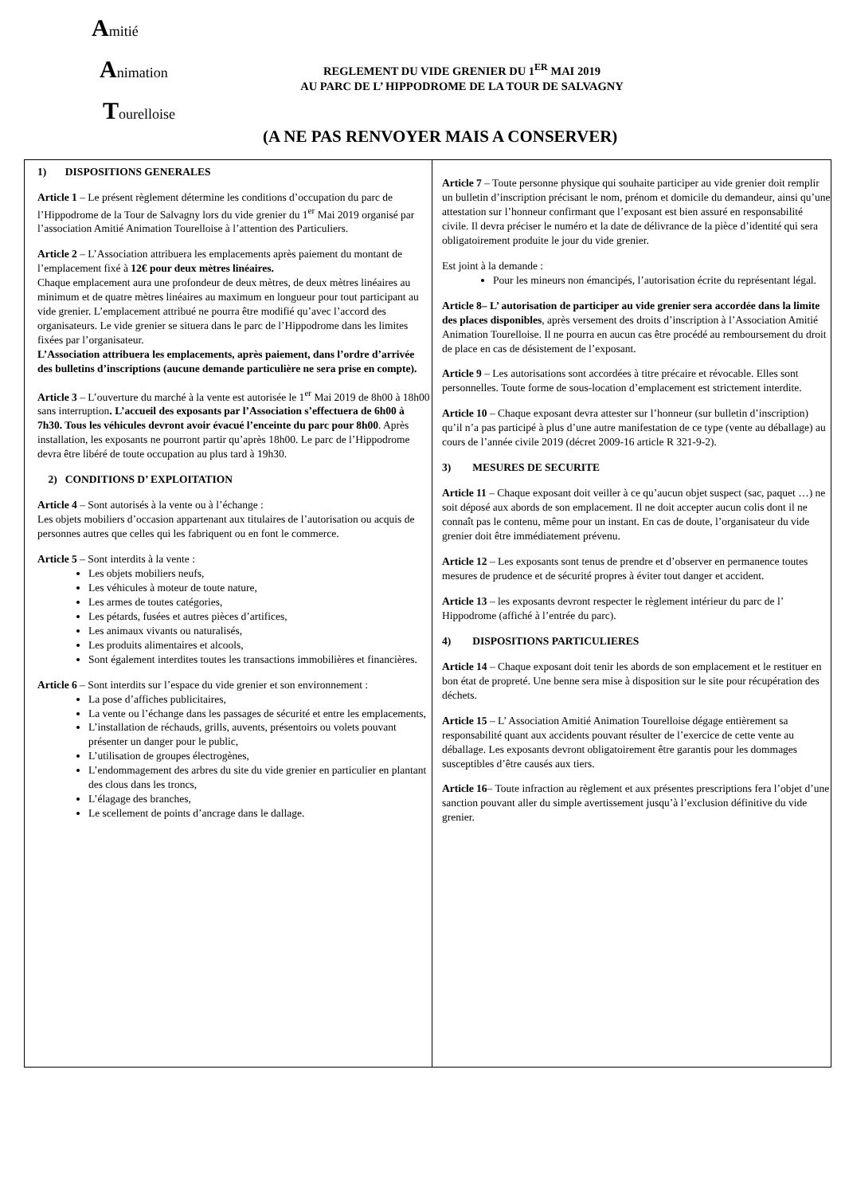Amitié
Animation
Tourelloise
REGLEMENT DU VIDE GRENIER DU 1<sup>ER</sup> MAI 2019
AU PARC DE L’ HIPPODROME DE LA TOUR DE SALVAGNY
(A NE PAS RENVOYER MAIS A CONSERVER)
1) DISPOSITIONS GENERALES
Article 1 – Le présent règlement détermine les conditions d’occupation du parc de l’Hippodrome de la Tour de Salvagny lors du vide grenier du 1<sup>er</sup> Mai 2019 organisé par l’association Amitié Animation Tourelloise à l’attention des Particuliers.
Article 2 – L’Association attribuera les emplacements après paiement du montant de l’emplacement fixé à 12€ pour deux mètres linéaires.
Chaque emplacement aura une profondeur de deux mètres, de deux mètres linéaires au minimum et de quatre mètres linéaires au maximum en longueur pour tout participant au vide grenier. L’emplacement attribué ne pourra être modifié qu’avec l’accord des organisateurs. Le vide grenier se situera dans le parc de l’Hippodrome dans les limites fixées par l’organisateur.
L’Association attribuera les emplacements, après paiement, dans l’ordre d’arrivée des bulletins d’inscriptions (aucune demande particulière ne sera prise en compte).
Article 3 – L’ouverture du marché à la vente est autorisée le 1<sup>er</sup> Mai 2019 de 8h00 à 18h00 sans interruption. L’accueil des exposants par l’Association s’effectuera de 6h00 à 7h30. Tous les véhicules devront avoir évacué l’enceinte du parc pour 8h00. Après installation, les exposants ne pourront partir qu’après 18h00. Le parc de l’Hippodrome devra être libéré de toute occupation au plus tard à 19h30.
2) CONDITIONS D’ EXPLOITATION
Article 4 – Sont autorisés à la vente ou à l’échange :
Les objets mobiliers d’occasion appartenant aux titulaires de l’autorisation ou acquis de personnes autres que celles qui les fabriquent ou en font le commerce.
Article 5 – Sont interdits à la vente :
Les objets mobiliers neufs,
Les véhicules à moteur de toute nature,
Les armes de toutes catégories,
Les pétards, fusées et autres pièces d’artifices,
Les animaux vivants ou naturalisés,
Les produits alimentaires et alcools,
Sont également interdites toutes les transactions immobilières et financières.
Article 6 – Sont interdits sur l’espace du vide grenier et son environnement :
La pose d’affiches publicitaires,
La vente ou l’échange dans les passages de sécurité et entre les emplacements,
L’installation de réchauds, grills, auvents, présentoirs ou volets pouvant présenter un danger pour le public,
L’utilisation de groupes électrogènes,
L’endommagement des arbres du site du vide grenier en particulier en plantant des clous dans les troncs,
L’élagage des branches,
Le scellement de points d’ancrage dans le dallage.
Article 7 – Toute personne physique qui souhaite participer au vide grenier doit remplir un bulletin d’inscription précisant le nom, prénom et domicile du demandeur, ainsi qu’une attestation sur l’honneur confirmant que l’exposant est bien assuré en responsabilité civile. Il devra préciser le numéro et la date de délivrance de la pièce d’identité qui sera obligatoirement produite le jour du vide grenier.
Est joint à la demande :
Pour les mineurs non émancipés, l’autorisation écrite du représentant légal.
Article 8– L’ autorisation de participer au vide grenier sera accordée dans la limite des places disponibles, après versement des droits d’inscription à l’Association Amitié Animation Tourelloise. Il ne pourra en aucun cas être procédé au remboursement du droit de place en cas de désistement de l’exposant.
Article 9 – Les autorisations sont accordées à titre précaire et révocable. Elles sont personnelles. Toute forme de sous-location d’emplacement est strictement interdite.
Article 10 – Chaque exposant devra attester sur l’honneur (sur bulletin d’inscription) qu’il n’a pas participé à plus d’une autre manifestation de ce type (vente au déballage) au cours de l’année civile 2019 (décret 2009-16 article R 321-9-2).
3) MESURES DE SECURITE
Article 11 – Chaque exposant doit veiller à ce qu’aucun objet suspect (sac, paquet …) ne soit déposé aux abords de son emplacement. Il ne doit accepter aucun colis dont il ne connaît pas le contenu, même pour un instant. En cas de doute, l’organisateur du vide grenier doit être immédiatement prévenu.
Article 12 – Les exposants sont tenus de prendre et d’observer en permanence toutes mesures de prudence et de sécurité propres à éviter tout danger et accident.
Article 13 – les exposants devront respecter le règlement intérieur du parc de l’ Hippodrome (affiché à l’entrée du parc).
4) DISPOSITIONS PARTICULIERES
Article 14 – Chaque exposant doit tenir les abords de son emplacement et le restituer en bon état de propreté. Une benne sera mise à disposition sur le site pour récupération des déchets.
Article 15 – L’ Association Amitié Animation Tourelloise dégage entièrement sa responsabilité quant aux accidents pouvant résulter de l’exercice de cette vente au déballage. Les exposants devront obligatoirement être garantis pour les dommages susceptibles d’être causés aux tiers.
Article 16– Toute infraction au règlement et aux présentes prescriptions fera l’objet d’une sanction pouvant aller du simple avertissement jusqu’à l’exclusion définitive du vide grenier.